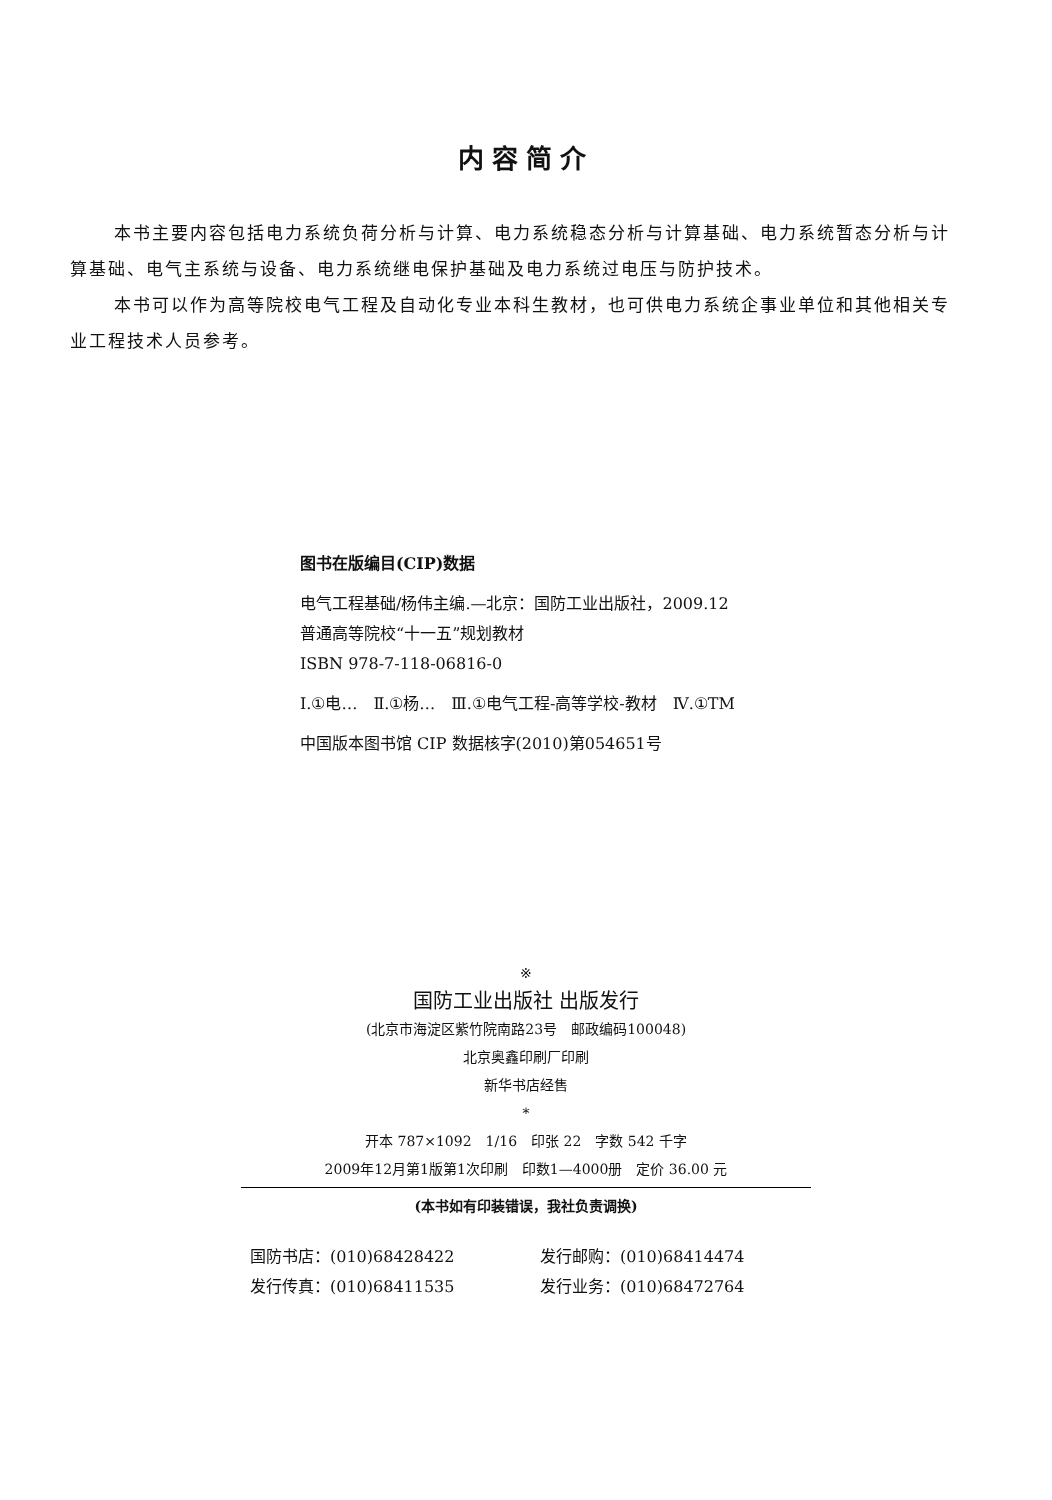内容简介
本书主要内容包括电力系统负荷分析与计算、电力系统稳态分析与计算基础、电力系统暂态分析与计算基础、电气主系统与设备、电力系统继电保护基础及电力系统过电压与防护技术。
本书可以作为高等院校电气工程及自动化专业本科生教材，也可供电力系统企事业单位和其他相关专业工程技术人员参考。
图书在版编目(CIP)数据
电气工程基础/杨伟主编.—北京：国防工业出版社，2009.12
普通高等院校“十一五”规划教材
ISBN 978-7-118-06816-0
Ⅰ.①电…　Ⅱ.①杨…　Ⅲ.①电气工程-高等学校-教材　Ⅳ.①TM
中国版本图书馆 CIP 数据核字(2010)第054651号
※
国防工业出版社 出版发行
(北京市海淀区紫竹院南路23号　邮政编码100048)
北京奥鑫印刷厂印刷
新华书店经售
*
开本 787×1092　1/16　印张 22　字数 542 千字
2009年12月第1版第1次印刷　印数1—4000册　定价 36.00 元
(本书如有印装错误，我社负责调换)
国防书店：(010)68428422
发行邮购：(010)68414474
发行传真：(010)68411535
发行业务：(010)68472764